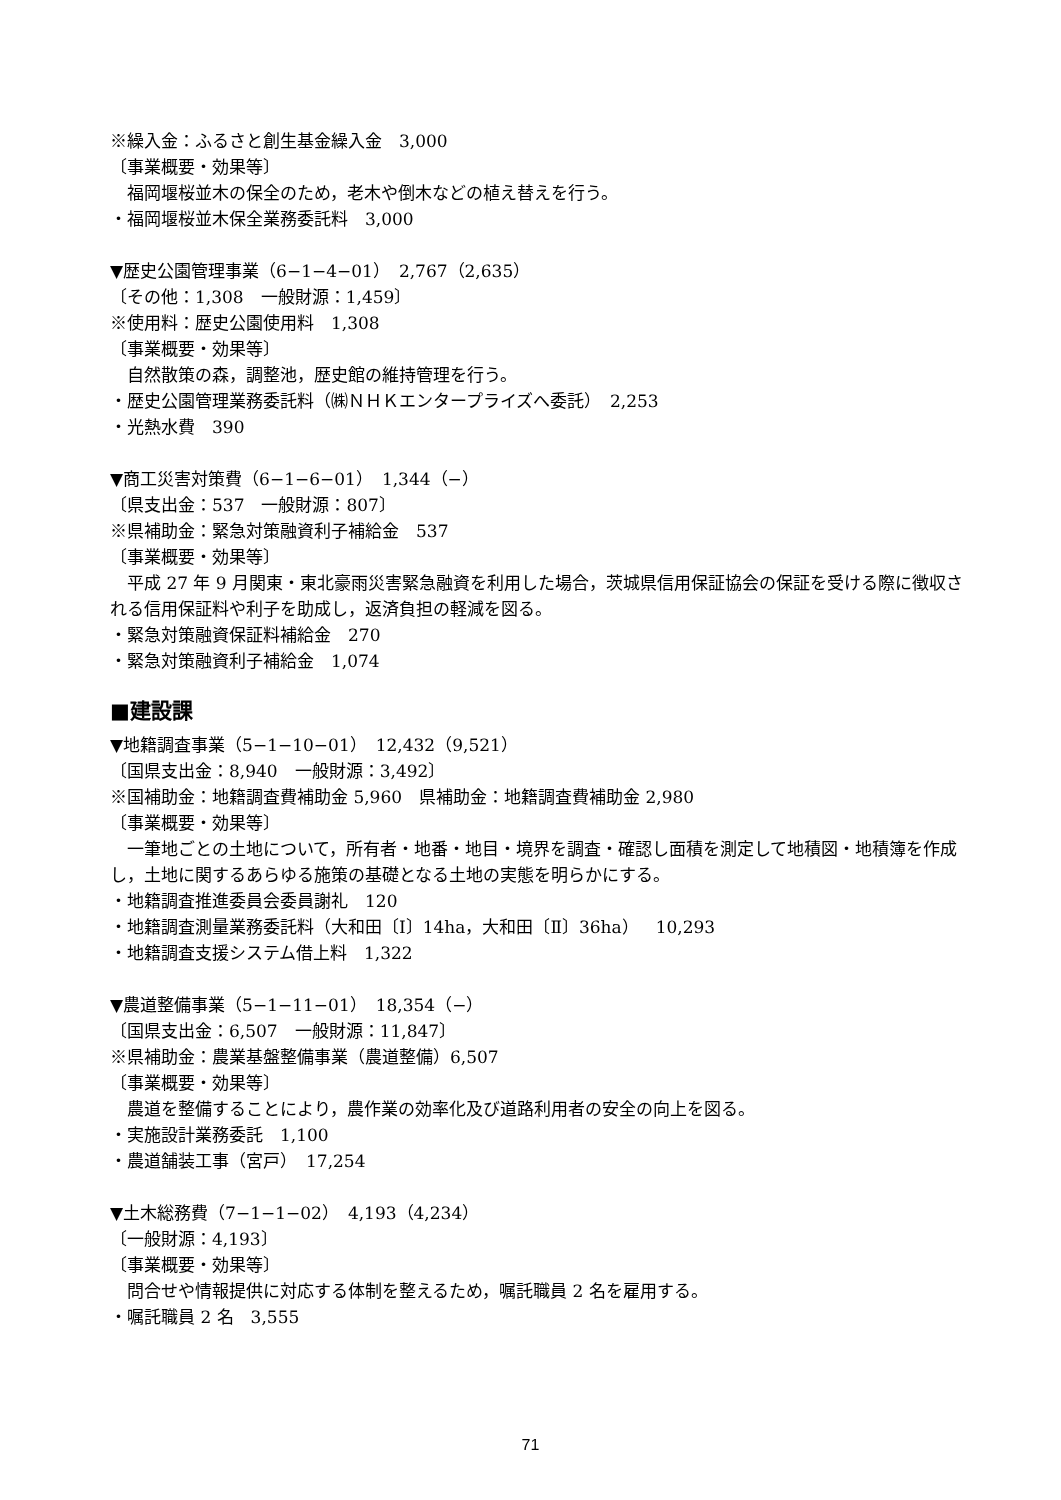※繰入金：ふるさと創生基金繰入金　3,000
〔事業概要・効果等〕
福岡堰桜並木の保全のため，老木や倒木などの植え替えを行う。
・福岡堰桜並木保全業務委託料　3,000
▼歴史公園管理事業（6−1−4−01）　2,767（2,635）
〔その他：1,308　一般財源：1,459〕
※使用料：歴史公園使用料　1,308
〔事業概要・効果等〕
自然散策の森，調整池，歴史館の維持管理を行う。
・歴史公園管理業務委託料（㈱ＮＨＫエンタープライズへ委託）　2,253
・光熱水費　390
▼商工災害対策費（6−1−6−01）　1,344（−）
〔県支出金：537　一般財源：807〕
※県補助金：緊急対策融資利子補給金　537
〔事業概要・効果等〕
平成 27 年 9 月関東・東北豪雨災害緊急融資を利用した場合，茨城県信用保証協会の保証を受ける際に徴収される信用保証料や利子を助成し，返済負担の軽減を図る。
・緊急対策融資保証料補給金　270
・緊急対策融資利子補給金　1,074
■建設課
▼地籍調査事業（5−1−10−01）　12,432（9,521）
〔国県支出金：8,940　一般財源：3,492〕
※国補助金：地籍調査費補助金 5,960　県補助金：地籍調査費補助金 2,980
〔事業概要・効果等〕
一筆地ごとの土地について，所有者・地番・地目・境界を調査・確認し面積を測定して地積図・地積簿を作成し，土地に関するあらゆる施策の基礎となる土地の実態を明らかにする。
・地籍調査推進委員会委員謝礼　120
・地籍調査測量業務委託料（大和田〔Ⅰ〕14ha，大和田〔Ⅱ〕36ha）　10,293
・地籍調査支援システム借上料　1,322
▼農道整備事業（5−1−11−01）　18,354（−）
〔国県支出金：6,507　一般財源：11,847〕
※県補助金：農業基盤整備事業（農道整備）6,507
〔事業概要・効果等〕
農道を整備することにより，農作業の効率化及び道路利用者の安全の向上を図る。
・実施設計業務委託　1,100
・農道舗装工事（宮戸）　17,254
▼土木総務費（7−1−1−02）　4,193（4,234）
〔一般財源：4,193〕
〔事業概要・効果等〕
問合せや情報提供に対応する体制を整えるため，嘱託職員 2 名を雇用する。
・嘱託職員 2 名　3,555
71